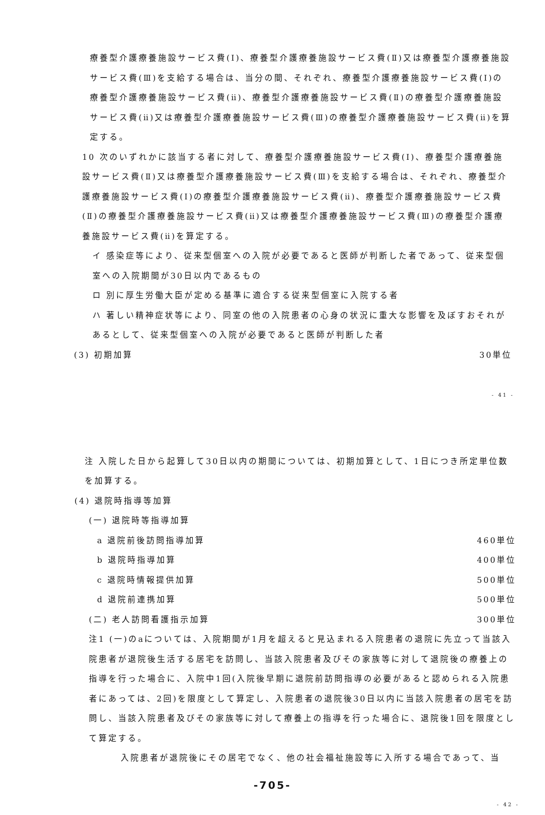療養型介護療養施設サービス費(Ⅰ)、療養型介護療養施設サービス費(Ⅱ)又は療養型介護療養施設サービス費(Ⅲ)を支給する場合は、当分の間、それぞれ、療養型介護療養施設サービス費(Ⅰ)の療養型介護療養施設サービス費(ⅱ)、療養型介護療養施設サービス費(Ⅱ)の療養型介護療養施設サービス費(ⅱ)又は療養型介護療養施設サービス費(Ⅲ)の療養型介護療養施設サービス費(ⅱ)を算定する。
10 次のいずれかに該当する者に対して、療養型介護療養施設サービス費(Ⅰ)、療養型介護療養施設サービス費(Ⅱ)又は療養型介護療養施設サービス費(Ⅲ)を支給する場合は、それぞれ、療養型介護療養施設サービス費(Ⅰ)の療養型介護療養施設サービス費(ⅱ)、療養型介護療養施設サービス費(Ⅱ)の療養型介護療養施設サービス費(ⅱ)又は療養型介護療養施設サービス費(Ⅲ)の療養型介護療養施設サービス費(ⅱ)を算定する。
イ 感染症等により、従来型個室への入院が必要であると医師が判断した者であって、従来型個室への入院期間が30日以内であるもの
ロ 別に厚生労働大臣が定める基準に適合する従来型個室に入院する者
ハ 著しい精神症状等により、同室の他の入院患者の心身の状況に重大な影響を及ぼすおそれがあるとして、従来型個室への入院が必要であると医師が判断した者
(3) 初期加算 30単位
- 41 -
注 入院した日から起算して30日以内の期間については、初期加算として、1日につき所定単位数を加算する。
(4) 退院時指導等加算
(一) 退院時等指導加算
a 退院前後訪問指導加算 460単位
b 退院時指導加算 400単位
c 退院時情報提供加算 500単位
d 退院前連携加算 500単位
(二) 老人訪問看護指示加算 300単位
注1 (一)のaについては、入院期間が1月を超えると見込まれる入院患者の退院に先立って当該入院患者が退院後生活する居宅を訪問し、当該入院患者及びその家族等に対して退院後の療養上の指導を行った場合に、入院中1回(入院後早期に退院前訪問指導の必要があると認められる入院患者にあっては、2回)を限度として算定し、入院患者の退院後30日以内に当該入院患者の居宅を訪問し、当該入院患者及びその家族等に対して療養上の指導を行った場合に、退院後1回を限度として算定する。
入院患者が退院後にその居宅でなく、他の社会福祉施設等に入所する場合であって、当
-705-
- 42 -